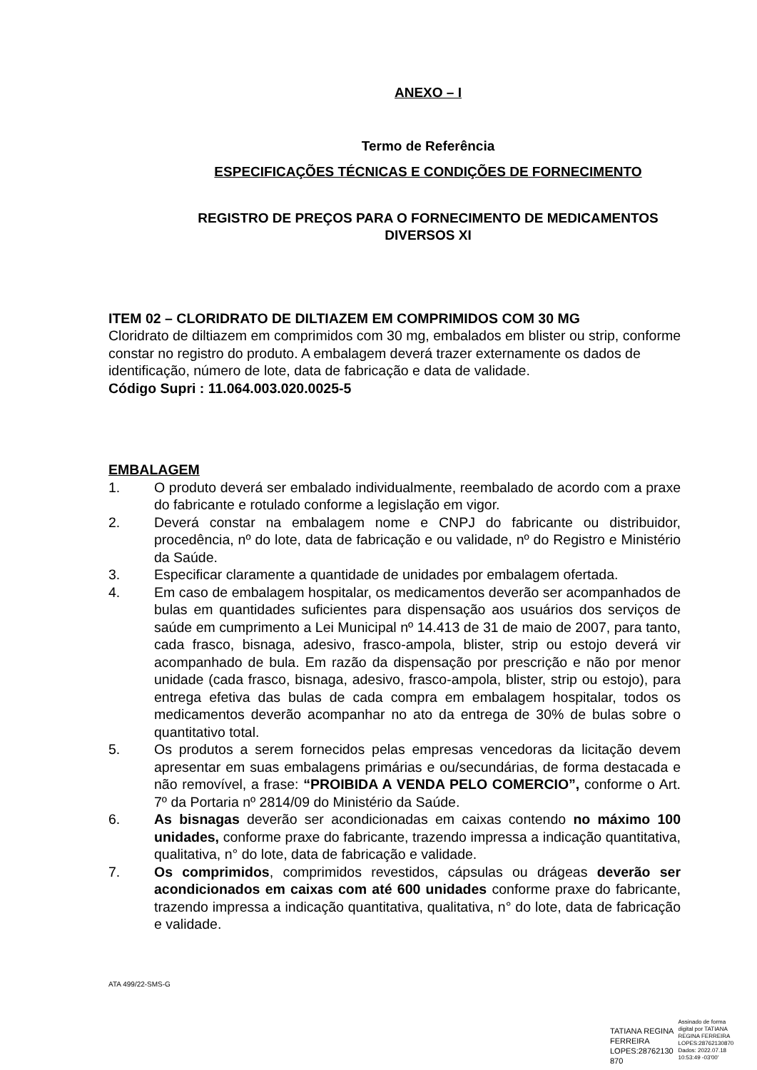ANEXO – I
Termo de Referência
ESPECIFICAÇÕES TÉCNICAS E CONDIÇÕES DE FORNECIMENTO
REGISTRO DE PREÇOS PARA O FORNECIMENTO DE MEDICAMENTOS
DIVERSOS XI
ITEM 02 – CLORIDRATO DE DILTIAZEM EM COMPRIMIDOS COM 30 MG
Cloridrato de diltiazem em comprimidos com 30 mg, embalados em blister ou strip, conforme constar no registro do produto. A embalagem deverá trazer externamente os dados de identificação, número de lote, data de fabricação e data de validade.
Código Supri : 11.064.003.020.0025-5
EMBALAGEM
1. O produto deverá ser embalado individualmente, reembalado de acordo com a praxe do fabricante e rotulado conforme a legislação em vigor.
2. Deverá constar na embalagem nome e CNPJ do fabricante ou distribuidor, procedência, nº do lote, data de fabricação e ou validade, nº do Registro e Ministério da Saúde.
3. Especificar claramente a quantidade de unidades por embalagem ofertada.
4. Em caso de embalagem hospitalar, os medicamentos deverão ser acompanhados de bulas em quantidades suficientes para dispensação aos usuários dos serviços de saúde em cumprimento a Lei Municipal nº 14.413 de 31 de maio de 2007, para tanto, cada frasco, bisnaga, adesivo, frasco-ampola, blister, strip ou estojo deverá vir acompanhado de bula. Em razão da dispensação por prescrição e não por menor unidade (cada frasco, bisnaga, adesivo, frasco-ampola, blister, strip ou estojo), para entrega efetiva das bulas de cada compra em embalagem hospitalar, todos os medicamentos deverão acompanhar no ato da entrega de 30% de bulas sobre o quantitativo total.
5. Os produtos a serem fornecidos pelas empresas vencedoras da licitação devem apresentar em suas embalagens primárias e ou/secundárias, de forma destacada e não removível, a frase: “PROIBIDA A VENDA PELO COMERCIO”, conforme o Art. 7º da Portaria nº 2814/09 do Ministério da Saúde.
6. As bisnagas deverão ser acondicionadas em caixas contendo no máximo 100 unidades, conforme praxe do fabricante, trazendo impressa a indicação quantitativa, qualitativa, n° do lote, data de fabricação e validade.
7. Os comprimidos, comprimidos revestidos, cápsulas ou drágeas deverão ser acondicionados em caixas com até 600 unidades conforme praxe do fabricante, trazendo impressa a indicação quantitativa, qualitativa, n° do lote, data de fabricação e validade.
ATA 499/22-SMS-G
TATIANA REGINA
FERREIRA
LOPES:28762130
870
Assinado de forma
digital por TATIANA
REGINA FERREIRA
LOPES:28762130870
Dados: 2022.07.18
10:53:49 -03'00'